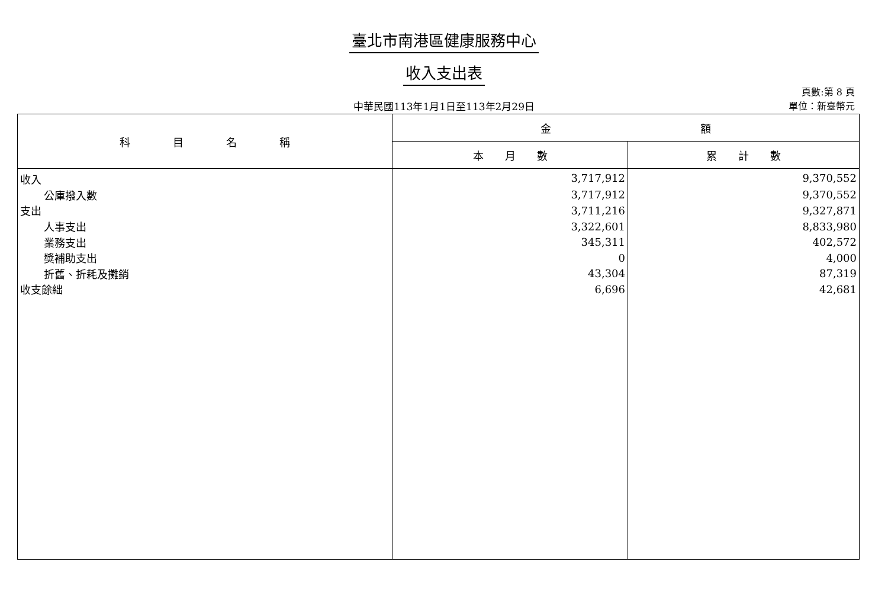臺北市南港區健康服務中心
收入支出表
中華民國113年1月1日至113年2月29日
頁數:第 8 頁
單位：新臺幣元
| 科 目 名 稱 | 金 額 | |
| --- | --- | --- |
| | 本 月 數 | 累 計 數 |
| 收入 | 3,717,912 | 9,370,552 |
| 公庫撥入數 | 3,717,912 | 9,370,552 |
| 支出 | 3,711,216 | 9,327,871 |
| 人事支出 | 3,322,601 | 8,833,980 |
| 業務支出 | 345,311 | 402,572 |
| 獎補助支出 | 0 | 4,000 |
| 折舊、折耗及攤銷 | 43,304 | 87,319 |
| 收支餘絀 | 6,696 | 42,681 |